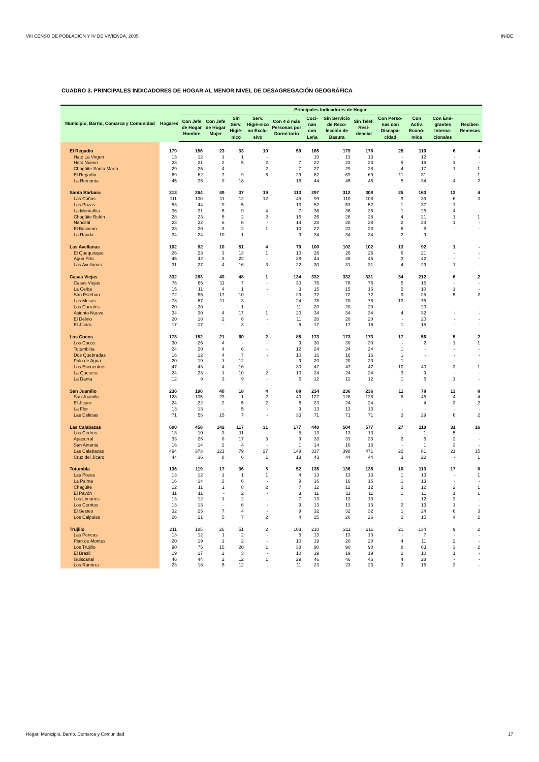VIII CENSO DE POBLACIÓN Y IV DE VIVIENDA, 2005 INIDE
CUADRO 3. PRINCIPALES INDICADORES DE HOGAR AL MENOR NIVEL DE DESAGREGACIÓN GEOGRÁFICA
| Municipio, Barrio, Comarca y Comunidad | Hogares | Principales Indicadores de Hogar | | | | | | | | | | | |
| --- | --- | --- | --- | --- | --- | --- | --- | --- | --- | --- | --- | --- | --- |
| | | Con Jefe de Hogar Hombre | Con Jefe de Hogar Mujer | Sin Serv. Higié-nico | Serv. Higié-nico no Exclu-sivo | Con 4 ó más Personas por Dormi-torio | Coci-nan con Leña | Sin Servicio de Reco-lección de Basura | Sin Teléf. Resi-dencial | Con Perso-nas con Discapa-cidad | Con Activ. Econó-mica | Con Emi-grantes Interna-cionales | Reciben Remesas |
| El Regadío | 179 | 156 | 23 | 33 | 10 | 59 | 165 | 179 | 178 | 25 | 110 | 6 | 4 |
| Hato La Virgen | 13 | 12 | 1 | 1 | - | - | 10 | 13 | 13 | - | 12 | - | - |
| Hato Nuevo | 23 | 21 | 2 | 5 | 2 | 7 | 22 | 23 | 23 | 5 | 16 | 1 | - |
| Chagüite Santa María | 29 | 25 | 4 | | 2 | 7 | 27 | 29 | 28 | 4 | 17 | 1 | 1 |
| El Regadío | 69 | 62 | 7 | 9 | 6 | 29 | 62 | 69 | 69 | 11 | 31 | - | 1 |
| La Remonta | 45 | 36 | 9 | 18 | - | 16 | 44 | 45 | 45 | 5 | 34 | 4 | 2 |
| Santa Bárbara | 313 | 264 | 49 | 37 | 19 | 113 | 297 | 312 | 308 | 25 | 163 | 13 | 4 |
| Las Cañas | 111 | 100 | 11 | 12 | 12 | 45 | 99 | 110 | 108 | 9 | 39 | 6 | 3 |
| Las Pozas | 53 | 44 | 9 | 5 | - | 13 | 52 | 53 | 52 | 1 | 37 | 1 | - |
| La Montañita | 36 | 31 | 5 | 9 | 4 | 7 | 36 | 36 | 35 | 1 | 25 | 4 | - |
| Chagüite Belén | 28 | 23 | 5 | 2 | 2 | 15 | 26 | 28 | 28 | 4 | 21 | 1 | 1 |
| Nancital | 28 | 22 | 6 | 6 | - | 14 | 28 | 28 | 28 | 2 | 24 | 1 | - |
| El Bacacan | 23 | 20 | 3 | 2 | 1 | 10 | 22 | 23 | 23 | 6 | 8 | - | - |
| La Rauda | 34 | 24 | 10 | 1 | - | 9 | 34 | 34 | 34 | 2 | 9 | - | - |
| Las Avellanas | 102 | 92 | 10 | 51 | 4 | 70 | 100 | 102 | 102 | 13 | 92 | 1 | - |
| El Quequisque | 26 | 23 | 3 | 13 | 1 | 10 | 26 | 26 | 26 | 6 | 21 | - | - |
| Agua Fría | 45 | 42 | 3 | 22 | - | 38 | 44 | 45 | 45 | 3 | 42 | - | - |
| Las Avellanas | 31 | 27 | 4 | 16 | 3 | 22 | 30 | 31 | 31 | 4 | 29 | 1 | - |
| Casas Viejas | 332 | 283 | 49 | 48 | 1 | 134 | 332 | 332 | 331 | 34 | 212 | 6 | 2 |
| Casas Viejas | 76 | 65 | 11 | 7 | - | 30 | 76 | 76 | 76 | 5 | 15 | - | - |
| La Ceiba | 15 | 11 | 4 | 1 | - | 3 | 15 | 15 | 15 | 2 | 10 | 1 | - |
| San Esteban | 72 | 55 | 17 | 10 | - | 29 | 72 | 72 | 72 | 9 | 25 | 5 | 2 |
| Las Mesas | 78 | 67 | 11 | 3 | - | 24 | 78 | 78 | 78 | 13 | 75 | - | - |
| Los Corrales | 20 | 20 | - | 1 | - | 11 | 20 | 20 | 20 | - | 20 | - | - |
| Asiento Nuevo | 34 | 30 | 4 | 17 | 1 | 20 | 34 | 34 | 34 | 4 | 32 | - | - |
| El Delirio | 20 | 18 | 2 | 6 | - | 11 | 20 | 20 | 20 | - | 20 | - | - |
| El Jícaro | 17 | 17 | - | 3 | - | 6 | 17 | 17 | 16 | 1 | 15 | - | - |
| Los Cocos | 173 | 152 | 21 | 60 | 2 | 85 | 173 | 173 | 173 | 17 | 56 | 5 | 2 |
| Los Cocos | 30 | 26 | 4 | - | - | 9 | 30 | 30 | 30 | - | 2 | 1 | 1 |
| Totumblita | 24 | 20 | 4 | 6 | - | 12 | 24 | 24 | 24 | 1 | - | - | - |
| Dos Quebradas | 16 | 12 | 4 | 7 | - | 10 | 16 | 16 | 16 | 1 | - | - | - |
| Palo de Agua | 20 | 19 | 1 | 12 | - | 9 | 20 | 20 | 20 | 1 | - | - | - |
| Los Encuentros | 47 | 43 | 4 | 16 | - | 30 | 47 | 47 | 47 | 10 | 40 | 3 | 1 |
| La Quesera | 24 | 23 | 1 | 10 | 2 | 10 | 24 | 24 | 24 | 3 | 9 | - | - |
| La Danta | 12 | 9 | 3 | 9 | - | 5 | 12 | 12 | 12 | 1 | 5 | 1 | - |
| San Juanillo | 236 | 196 | 40 | 18 | 4 | 88 | 234 | 236 | 236 | 11 | 78 | 13 | 8 |
| San Juanillo | 128 | 105 | 23 | 1 | 2 | 40 | 127 | 128 | 128 | 8 | 45 | 4 | 4 |
| El Jícaro | 24 | 22 | 2 | 5 | 2 | 6 | 23 | 24 | 24 | - | 4 | 3 | 2 |
| La Flor | 13 | 13 | - | 5 | - | 9 | 13 | 13 | 13 | - | - | - | - |
| Las Delicias | 71 | 56 | 15 | 7 | - | 33 | 71 | 71 | 71 | 3 | 29 | 6 | 2 |
| Las Calabazas | 600 | 458 | 142 | 117 | 31 | 177 | 440 | 504 | 577 | 27 | 110 | 31 | 16 |
| Los Cedros | 13 | 10 | 3 | 11 | - | 5 | 13 | 13 | 13 | - | 1 | 5 | - |
| Apacorral | 33 | 25 | 8 | 17 | 3 | 9 | 33 | 33 | 33 | 2 | 5 | 2 | - |
| San Antonio | 16 | 14 | 2 | 4 | - | 1 | 14 | 16 | 16 | - | 1 | 3 | - |
| Las Calabazas | 494 | 373 | 121 | 79 | 27 | 149 | 337 | 398 | 471 | 22 | 81 | 21 | 15 |
| Cruz del Jícaro | 44 | 36 | 8 | 6 | 1 | 13 | 43 | 44 | 44 | 3 | 22 | - | 1 |
| Totumbla | 136 | 119 | 17 | 36 | 5 | 52 | 135 | 136 | 136 | 10 | 113 | 17 | 8 |
| Las Pozas | 13 | 12 | 1 | 1 | 1 | 4 | 13 | 13 | 13 | 1 | 13 | - | 1 |
| La Palma | 16 | 14 | 2 | 6 | - | 9 | 16 | 16 | 16 | 1 | 13 | - | - |
| Chagüite | 12 | 11 | 1 | 8 | 2 | 7 | 12 | 12 | 12 | 2 | 12 | 2 | 1 |
| El Pavón | 11 | 11 | - | 2 | - | 3 | 11 | 11 | 11 | 1 | 11 | 1 | 1 |
| Los Limones | 13 | 12 | 1 | 2 | - | 7 | 13 | 13 | 13 | - | 12 | 3 | - |
| Los Cerritos | 13 | 13 | - | 6 | - | 9 | 13 | 13 | 13 | 2 | 13 | 1 | - |
| El Sesteo | 32 | 25 | 7 | 4 | - | 9 | 32 | 32 | 32 | 1 | 24 | 6 | 3 |
| Los Calpules | 26 | 21 | 5 | 7 | 2 | 4 | 25 | 26 | 26 | 2 | 15 | 4 | 2 |
| Trujillo | 211 | 185 | 26 | 51 | 2 | 103 | 210 | 211 | 211 | 21 | 134 | 9 | 2 |
| Las Pencas | 13 | 12 | 1 | 2 | - | 5 | 13 | 13 | 13 | - | 7 | - | - |
| Plan de Montes | 20 | 19 | 1 | 2 | - | 10 | 19 | 20 | 20 | 4 | 11 | 2 | - |
| Los Trujillo | 90 | 75 | 15 | 20 | 1 | 38 | 90 | 90 | 90 | 8 | 63 | 3 | 2 |
| El Brasil | 19 | 17 | 2 | 3 | - | 10 | 19 | 19 | 19 | 2 | 10 | 1 | - |
| Güiscanal | 46 | 44 | 2 | 12 | 1 | 29 | 46 | 46 | 46 | 4 | 28 | - | - |
| Los Ramírez | 23 | 18 | 5 | 12 | - | 11 | 23 | 23 | 23 | 3 | 15 | 3 | - |
Hogar: Municipio, Barrio, Comarca y Comunidad 17